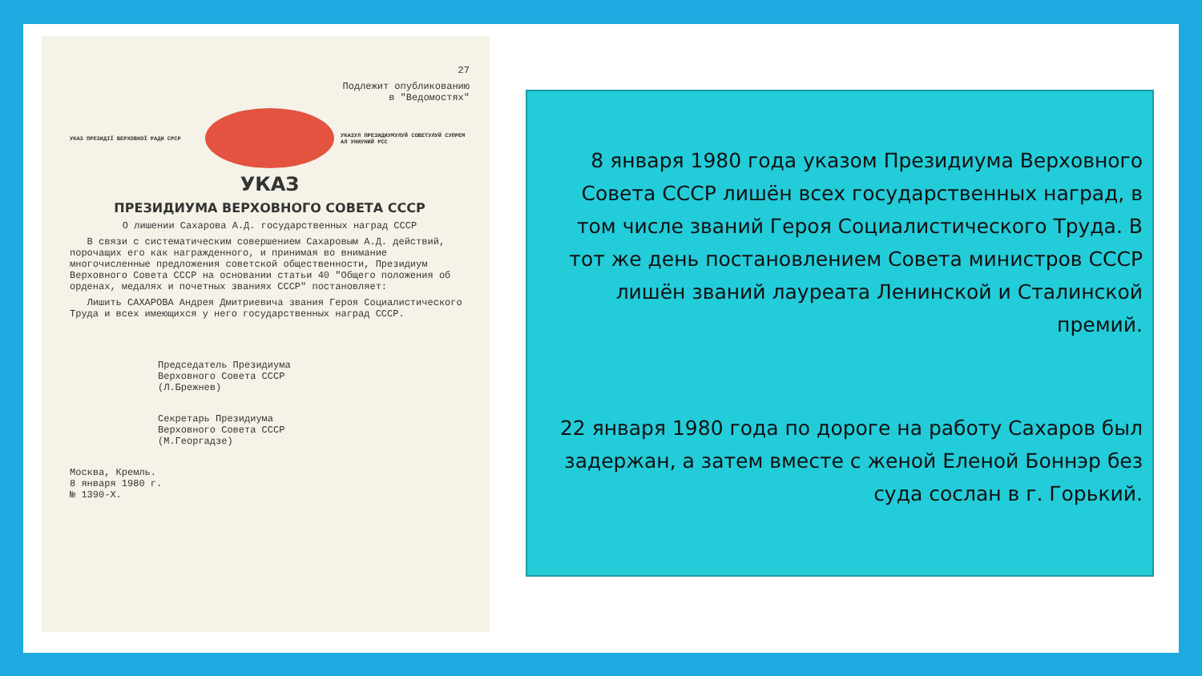27
Подлежит опубликованию
в "Ведомостях"
УКАЗ ПРЕЗИДІЇ ВЕРХОВНОЇ РАДИ СРСР
УКАЗУЛ ПРЕЗИДИУМУЛУЙ СОВЕТУЛУЙ СУПРЕМ АЛ УНИУНИЙ РСС
УКАЗ
ПРЕЗИДИУМА ВЕРХОВНОГО СОВЕТА СССР
О лишении Сахарова А.Д. государственных наград СССР
В связи с систематическим совершением Сахаровым А.Д. действий, порочащих его как награжденного, и принимая во внимание многочисленные предложения советской общественности, Президиум Верховного Совета СССР на основании статьи 40 "Общего положения об орденах, медалях и почетных званиях СССР" постановляет:
Лишить САХАРОВА Андрея Дмитриевича звания Героя Социалистического Труда и всех имеющихся у него государственных наград СССР.
Председатель Президиума
Верховного Совета СССР
(Л.Брежнев)
Секретарь Президиума
Верховного Совета СССР
(М.Георгадзе)
Москва, Кремль.
8 января 1980 г.
№ 1390-X.
8 января 1980 года указом Президиума Верховного Совета СССР лишён всех государственных наград, в том числе званий Героя Социалистического Труда. В тот же день постановлением Совета министров СССР лишён званий лауреата Ленинской и Сталинской премий.
22 января 1980 года по дороге на работу Сахаров был задержан, а затем вместе с женой Еленой Боннэр без суда сослан в г. Горький.